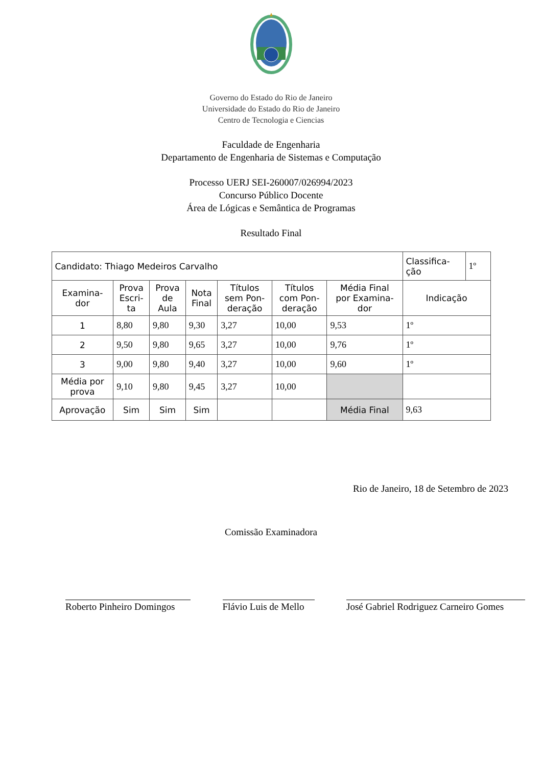Governo do Estado do Rio de Janeiro
Universidade do Estado do Rio de Janeiro
Centro de Tecnologia e Ciencias
Faculdade de Engenharia
Departamento de Engenharia de Sistemas e Computação
Processo UERJ SEI-260007/026994/2023
Concurso Público Docente
Área de Lógicas e Semântica de Programas
Resultado Final
| Candidato: Thiago Medeiros Carvalho | | | | | | | Classifica- ção | 1º |
| Examina- dor | Prova Escri- ta | Prova de Aula | Nota Final | Títulos sem Pon- deração | Títulos com Pon- deração | Média Final por Examina- dor | Indicação | |
| 1 | 8,80 | 9,80 | 9,30 | 3,27 | 10,00 | 9,53 | 1º | |
| 2 | 9,50 | 9,80 | 9,65 | 3,27 | 10,00 | 9,76 | 1º | |
| 3 | 9,00 | 9,80 | 9,40 | 3,27 | 10,00 | 9,60 | 1º | |
| Média por prova | 9,10 | 9,80 | 9,45 | 3,27 | 10,00 | | | |
| Aprovação | Sim | Sim | Sim | | | Média Final | 9,63 | |
Rio de Janeiro, 18 de Setembro de 2023
Comissão Examinadora
Roberto Pinheiro Domingos
Flávio Luis de Mello
José Gabriel Rodriguez Carneiro Gomes